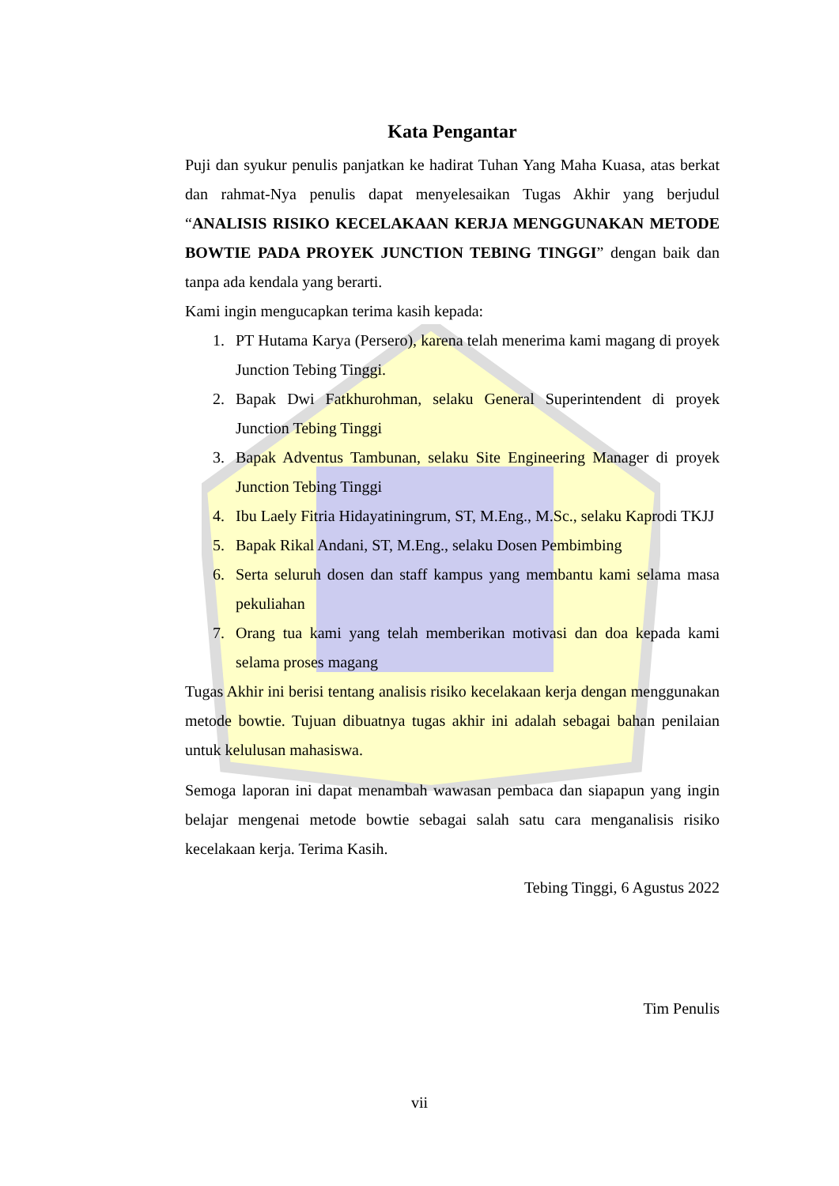Kata Pengantar
Puji dan syukur penulis panjatkan ke hadirat Tuhan Yang Maha Kuasa, atas berkat dan rahmat-Nya penulis dapat menyelesaikan Tugas Akhir yang berjudul “ANALISIS RISIKO KECELAKAAN KERJA MENGGUNAKAN METODE BOWTIE PADA PROYEK JUNCTION TEBING TINGGI” dengan baik dan tanpa ada kendala yang berarti.
Kami ingin mengucapkan terima kasih kepada:
1. PT Hutama Karya (Persero), karena telah menerima kami magang di proyek Junction Tebing Tinggi.
2. Bapak Dwi Fatkhurohman, selaku General Superintendent di proyek Junction Tebing Tinggi
3. Bapak Adventus Tambunan, selaku Site Engineering Manager di proyek Junction Tebing Tinggi
4. Ibu Laely Fitria Hidayatiningrum, ST, M.Eng., M.Sc., selaku Kaprodi TKJJ
5. Bapak Rikal Andani, ST, M.Eng., selaku Dosen Pembimbing
6. Serta seluruh dosen dan staff kampus yang membantu kami selama masa pekuliahan
7. Orang tua kami yang telah memberikan motivasi dan doa kepada kami selama proses magang
Tugas Akhir ini berisi tentang analisis risiko kecelakaan kerja dengan menggunakan metode bowtie. Tujuan dibuatnya tugas akhir ini adalah sebagai bahan penilaian untuk kelulusan mahasiswa.
Semoga laporan ini dapat menambah wawasan pembaca dan siapapun yang ingin belajar mengenai metode bowtie sebagai salah satu cara menganalisis risiko kecelakaan kerja. Terima Kasih.
Tebing Tinggi, 6 Agustus 2022
Tim Penulis
vii